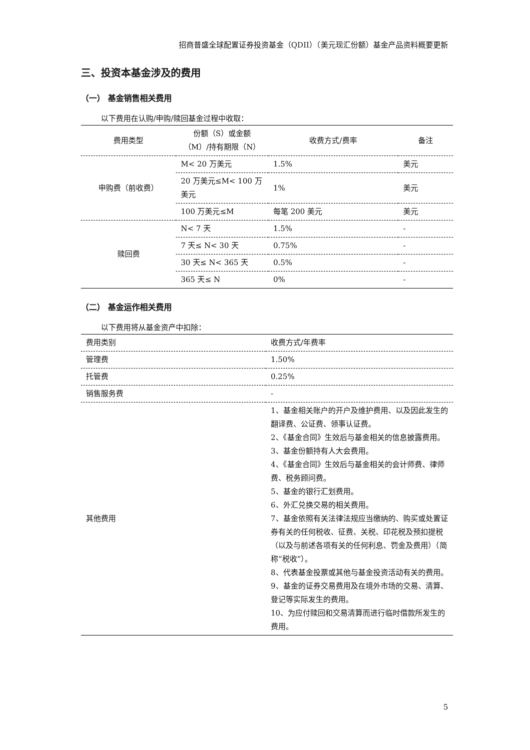招商普盛全球配置证券投资基金（QDII）（美元现汇份额）基金产品资料概要更新
三、投资本基金涉及的费用
（一） 基金销售相关费用
以下费用在认购/申购/赎回基金过程中收取：
| 费用类型 | 份额（S）或金额（M）/持有期限（N） | 收费方式/费率 | 备注 |
| --- | --- | --- | --- |
| 申购费（前收费） | M< 20 万美元 | 1.5% | 美元 |
| | 20 万美元≤M< 100 万美元 | 1% | 美元 |
| | 100 万美元≤M | 每笔 200 美元 | 美元 |
| 赎回费 | N< 7 天 | 1.5% | - |
| | 7 天≤ N< 30 天 | 0.75% | - |
| | 30 天≤ N< 365 天 | 0.5% | - |
| | 365 天≤ N | 0% | - |
（二） 基金运作相关费用
以下费用将从基金资产中扣除：
| 费用类别 | 收费方式/年费率 |
| 管理费 | 1.50% |
| 托管费 | 0.25% |
| 销售服务费 | - |
| 其他费用 | 1、基金相关账户的开户及维护费用、以及因此发生的翻译费、公证费、领事认证费。 2、《基金合同》生效后与基金相关的信息披露费用。 3、基金份额持有人大会费用。 4、《基金合同》生效后与基金相关的会计师费、律师费、税务顾问费。 5、基金的银行汇划费用。 6、外汇兑换交易的相关费用。 7、基金依照有关法律法规应当缴纳的、购买或处置证券有关的任何税收、征费、关税、印花税及预扣提税（以及与前述各项有关的任何利息、罚金及费用）（简称“税收”）。 8、代表基金投票或其他与基金投资活动有关的费用。 9、基金的证券交易费用及在境外市场的交易、清算、登记等实际发生的费用。 10、为应付赎回和交易清算而进行临时借款所发生的费用。 |
5